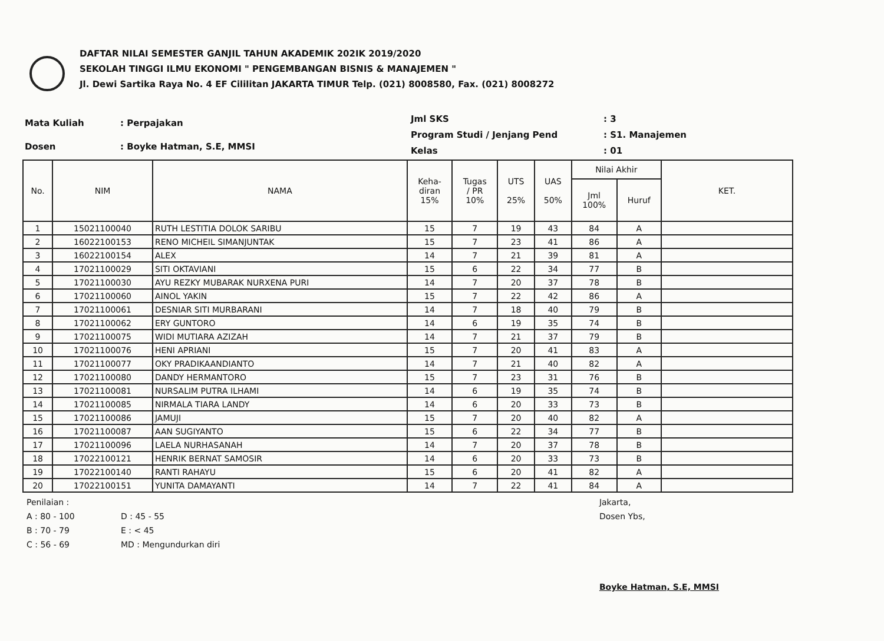DAFTAR NILAI SEMESTER GANJIL TAHUN AKADEMIK 202IK 2019/2020
SEKOLAH TINGGI ILMU EKONOMI " PENGEMBANGAN BISNIS & MANAJEMEN "
Jl. Dewi Sartika Raya No. 4 EF Cililitan JAKARTA TIMUR Telp. (021) 8008580, Fax. (021) 8008272
| Mata Kuliah | : Perpajakan |
| Dosen | : Boyke Hatman, S.E, MMSI |
| Jml SKS | : 3 |
| Program Studi / Jenjang Pend | : S1. Manajemen |
| Kelas | : 01 |
| No. | NIM | NAMA | Keha- diran 15% | Tugas / PR 10% | UTS 25% | UAS 50% | Nilai Akhir | | KET. |
| --- | --- | --- | --- | --- | --- | --- | --- | --- | --- |
| | | | | | | | Jml 100% | Huruf | |
| 1 | 15021100040 | RUTH LESTITIA DOLOK SARIBU | 15 | 7 | 19 | 43 | 84 | A | |
| 2 | 16022100153 | RENO MICHEIL SIMANJUNTAK | 15 | 7 | 23 | 41 | 86 | A | |
| 3 | 16022100154 | ALEX | 14 | 7 | 21 | 39 | 81 | A | |
| 4 | 17021100029 | SITI OKTAVIANI | 15 | 6 | 22 | 34 | 77 | B | |
| 5 | 17021100030 | AYU REZKY MUBARAK NURXENA PURI | 14 | 7 | 20 | 37 | 78 | B | |
| 6 | 17021100060 | AINOL YAKIN | 15 | 7 | 22 | 42 | 86 | A | |
| 7 | 17021100061 | DESNIAR SITI MURBARANI | 14 | 7 | 18 | 40 | 79 | B | |
| 8 | 17021100062 | ERY GUNTORO | 14 | 6 | 19 | 35 | 74 | B | |
| 9 | 17021100075 | WIDI MUTIARA AZIZAH | 14 | 7 | 21 | 37 | 79 | B | |
| 10 | 17021100076 | HENI APRIANI | 15 | 7 | 20 | 41 | 83 | A | |
| 11 | 17021100077 | OKY PRADIKAANDIANTO | 14 | 7 | 21 | 40 | 82 | A | |
| 12 | 17021100080 | DANDY HERMANTORO | 15 | 7 | 23 | 31 | 76 | B | |
| 13 | 17021100081 | NURSALIM PUTRA ILHAMI | 14 | 6 | 19 | 35 | 74 | B | |
| 14 | 17021100085 | NIRMALA TIARA LANDY | 14 | 6 | 20 | 33 | 73 | B | |
| 15 | 17021100086 | JAMUJI | 15 | 7 | 20 | 40 | 82 | A | |
| 16 | 17021100087 | AAN SUGIYANTO | 15 | 6 | 22 | 34 | 77 | B | |
| 17 | 17021100096 | LAELA NURHASANAH | 14 | 7 | 20 | 37 | 78 | B | |
| 18 | 17022100121 | HENRIK BERNAT SAMOSIR | 14 | 6 | 20 | 33 | 73 | B | |
| 19 | 17022100140 | RANTI RAHAYU | 15 | 6 | 20 | 41 | 82 | A | |
| 20 | 17022100151 | YUNITA DAMAYANTI | 14 | 7 | 22 | 41 | 84 | A | |
Penilaian :
A : 80 - 100
B : 70 - 79
C : 56 - 69
D : 45 - 55
E : < 45
MD : Mengundurkan diri
Jakarta,
Dosen Ybs,
Boyke Hatman, S.E, MMSI